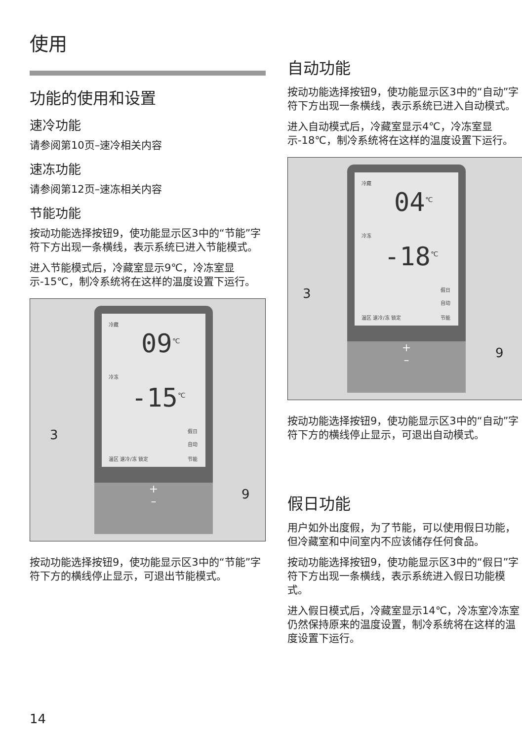使用
功能的使用和设置
速冷功能
请参阅第10页–速冷相关内容
速冻功能
请参阅第12页–速冻相关内容
节能功能
按动功能选择按钮9，使功能显示区3中的“节能”字符下方出现一条横线，表示系统已进入节能模式。
进入节能模式后，冷藏室显示9℃，冷冻室显示-15℃，制冷系统将在这样的温度设置下运行。
冷藏
09<sup>℃</sup>
冷冻
-15<sup>℃</sup>
假日
自动
温区 速冷/冻 锁定 节能
+
–
3
9
按动功能选择按钮9，使功能显示区3中的“节能”字符下方的横线停止显示，可退出节能模式。
自动功能
按动功能选择按钮9，使功能显示区3中的“自动”字符下方出现一条横线，表示系统已进入自动模式。
进入自动模式后，冷藏室显示4℃，冷冻室显示-18℃，制冷系统将在这样的温度设置下运行。
冷藏
04<sup>℃</sup>
冷冻
-18<sup>℃</sup>
假日
自动
温区 速冷/冻 锁定 节能
+
–
3
9
按动功能选择按钮9，使功能显示区3中的“自动”字符下方的横线停止显示，可退出自动模式。
假日功能
用户如外出度假，为了节能，可以使用假日功能，但冷藏室和中间室内不应该储存任何食品。
按动功能选择按钮9，使功能显示区3中的“假日”字符下方出现一条横线，表示系统进入假日功能模式。
进入假日模式后，冷藏室显示14℃，冷冻室冷冻室仍然保持原来的温度设置，制冷系统将在这样的温度设置下运行。
14